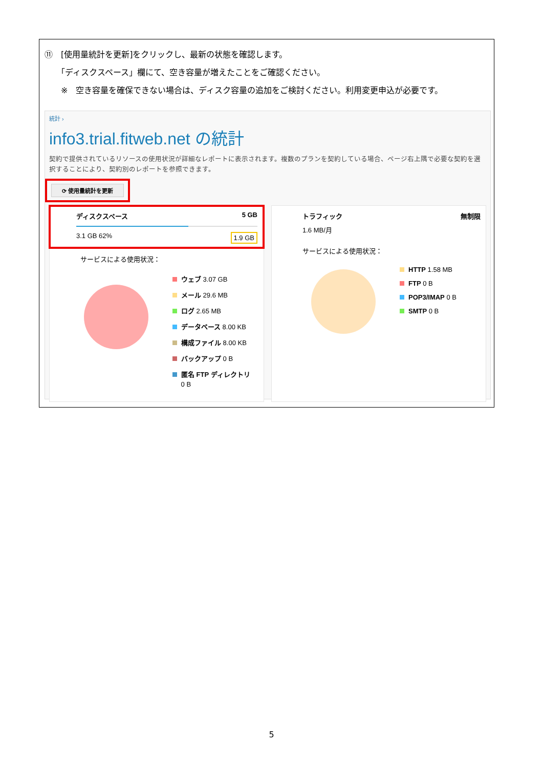⑪　[使用量統計を更新]をクリックし、最新の状態を確認します。
　　「ディスクスペース」欄にて、空き容量が増えたことをご確認ください。
　　※　空き容量を確保できない場合は、ディスク容量の追加をご検討ください。利用変更申込が必要です。
統計 ›
info3.trial.fitweb.net の統計
契約で提供されているリソースの使用状況が詳細なレポートに表示されます。複数のプランを契約している場合、ページ右上隅で必要な契約を選択することにより、契約別のレポートを参照できます。
⟳ 使用量統計を更新
ディスクスペース 5 GB
3.1 GB 62% 1.9 GB
サービスによる使用状況：
ウェブ 3.07 GB
メール 29.6 MB
ログ 2.65 MB
データベース 8.00 KB
構成ファイル 8.00 KB
バックアップ 0 B
匿名 FTP ディレクトリ
　 0 B
トラフィック 無制限
1.6 MB/月
サービスによる使用状況：
HTTP 1.58 MB
FTP 0 B
POP3/IMAP 0 B
SMTP 0 B
5